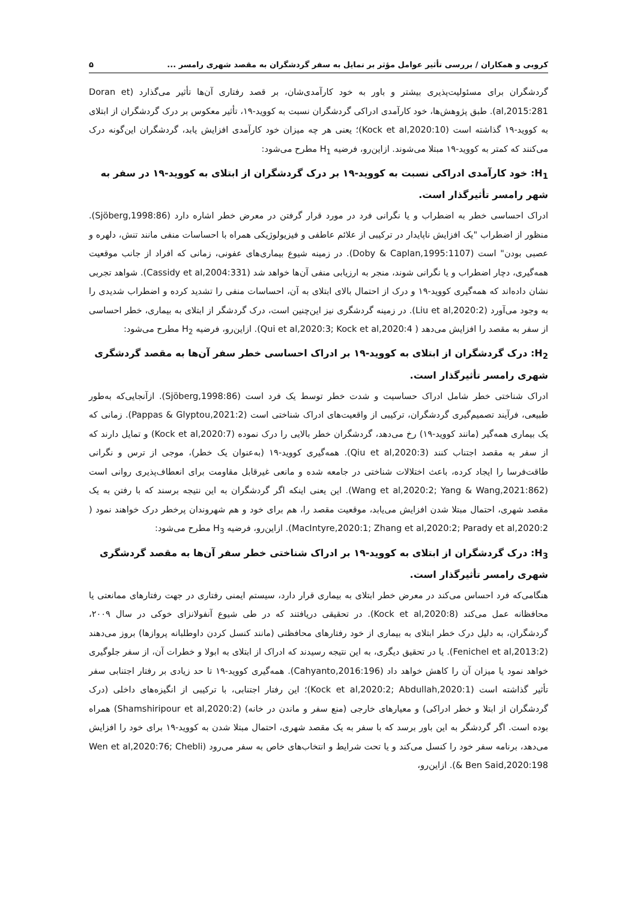کروبی و همکاران / بررسی تأثیر عوامل مؤثر بر تمایل به سفر گردشگران به مقصد شهری رامسر ... ۵
گردشگران برای مسئولیت‌پذیری بیشتر و باور به خود کارآمدی‌شان، بر قصد رفتاری آن‌ها تأثیر می‌گذارد (Doran et al,2015:281). طبق پژوهش‌ها، خود کارآمدی ادراکی گردشگران نسبت به کووید-۱۹، تأثیر معکوس بر درک گردشگران از ابتلای به کووید-۱۹ گذاشته است (Kock et al,2020:10)؛ یعنی هر چه میزان خود کارآمدی افزایش یابد، گردشگران این‌گونه درک می‌کنند که کمتر به کووید-۱۹ مبتلا می‌شوند. ازاین‌رو، فرضیه H<sub>1</sub> مطرح می‌شود:
H<sub>1</sub>: خود کارآمدی ادراکی نسبت به کووید-۱۹ بر درک گردشگران از ابتلای به کووید-۱۹ در سفر به شهر رامسر تأثیرگذار است.
ادراک احساسی خطر به اضطراب و یا نگرانی فرد در مورد قرار گرفتن در معرض خطر اشاره دارد (Sjöberg,1998:86). منظور از اضطراب "یک افزایش ناپایدار در ترکیبی از علائم عاطفی و فیزیولوژیکی همراه با احساسات منفی مانند تنش، دلهره و عصبی بودن" است (Doby & Caplan,1995:1107). در زمینه شیوع بیماری‌های عفونی، زمانی که افراد از جانب موقعیت همه‌گیری، دچار اضطراب و یا نگرانی شوند، منجر به ارزیابی منفی آن‌ها خواهد شد (Cassidy et al,2004:331). شواهد تجربی نشان داده‌اند که همه‌گیری کووید-۱۹ و درک از احتمال بالای ابتلای به آن، احساسات منفی را تشدید کرده و اضطراب شدیدی را به وجود می‌آورد (Liu et al,2020:2). در زمینه گردشگری نیز این‌چنین است، درک گردشگر از ابتلای به بیماری، خطر احساسی از سفر به مقصد را افزایش می‌دهد ( Qui et al,2020:3; Kock et al,2020:4). ازاین‌رو، فرضیه H<sub>2</sub> مطرح می‌شود:
H<sub>2</sub>: درک گردشگران از ابتلای به کووید-۱۹ بر ادراک احساسی خطر سفر آن‌ها به مقصد گردشگری شهری رامسر تأثیرگذار است.
ادراک شناختی خطر شامل ادراک حساسیت و شدت خطر توسط یک فرد است (Sjöberg,1998:86). ازآنجایی‌که به‌طور طبیعی، فرآیند تصمیم‌گیری گردشگران، ترکیبی از واقعیت‌های ادراک شناختی است (Pappas & Glyptou,2021:2). زمانی که یک بیماری همه‌گیر (مانند کووید-۱۹) رخ می‌دهد، گردشگران خطر بالایی را درک نموده (Kock et al,2020:7) و تمایل دارند که از سفر به مقصد اجتناب کنند (Qiu et al,2020:3). همه‌گیری کووید-۱۹ (به‌عنوان یک خطر)، موجی از ترس و نگرانی طاقت‌فرسا را ایجاد کرده، باعث اختلالات شناختی در جامعه شده و مانعی غیرقابل مقاومت برای انعطاف‌پذیری روانی است (Wang et al,2020:2; Yang & Wang,2021:862). این یعنی اینکه اگر گردشگران به این نتیجه برسند که با رفتن به یک مقصد شهری، احتمال مبتلا شدن افزایش می‌یابد، موقعیت مقصد را، هم برای خود و هم شهروندان پرخطر درک خواهند نمود ( MacIntyre,2020:1; Zhang et al,2020:2; Parady et al,2020:2). ازاین‌رو، فرضیه H<sub>3</sub> مطرح می‌شود:
H<sub>3</sub>: درک گردشگران از ابتلای به کووید-۱۹ بر ادراک شناختی خطر سفر آن‌ها به مقصد گردشگری شهری رامسر تأثیرگذار است.
هنگامی‌که فرد احساس می‌کند در معرض خطر ابتلای به بیماری قرار دارد، سیستم ایمنی رفتاری در جهت رفتارهای ممانعتی یا محافظانه عمل می‌کند (Kock et al,2020:8). در تحقیقی دریافتند که در طی شیوع آنفولانزای خوکی در سال ۲۰۰۹، گردشگران، به دلیل درک خطر ابتلای به بیماری از خود رفتارهای محافظتی (مانند کنسل کردن داوطلبانه پروازها) بروز می‌دهند (Fenichel et al,2013:2). یا در تحقیق دیگری، به این نتیجه رسیدند که ادراک از ابتلای به ابولا و خطرات آن، از سفر جلوگیری خواهد نمود یا میزان آن را کاهش خواهد داد (Cahyanto,2016:196). همه‌گیری کووید-۱۹ تا حد زیادی بر رفتار اجتنابی سفر تأثیر گذاشته است (Kock et al,2020:2; Abdullah,2020:1)؛ این رفتار اجتنابی، با ترکیبی از انگیزه‌های داخلی (درک گردشگران از ابتلا و خطر ادراکی) و معیارهای خارجی (منع سفر و ماندن در خانه) (Shamshiripour et al,2020:2) همراه بوده است. اگر گردشگر به این باور برسد که با سفر به یک مقصد شهری، احتمال مبتلا شدن به کووید-۱۹ برای خود را افزایش می‌دهد، برنامه سفر خود را کنسل می‌کند و یا تحت شرایط و انتخاب‌های خاص به سفر می‌رود (Wen et al,2020:76; Chebli & Ben Said,2020:198). ازاین‌رو،